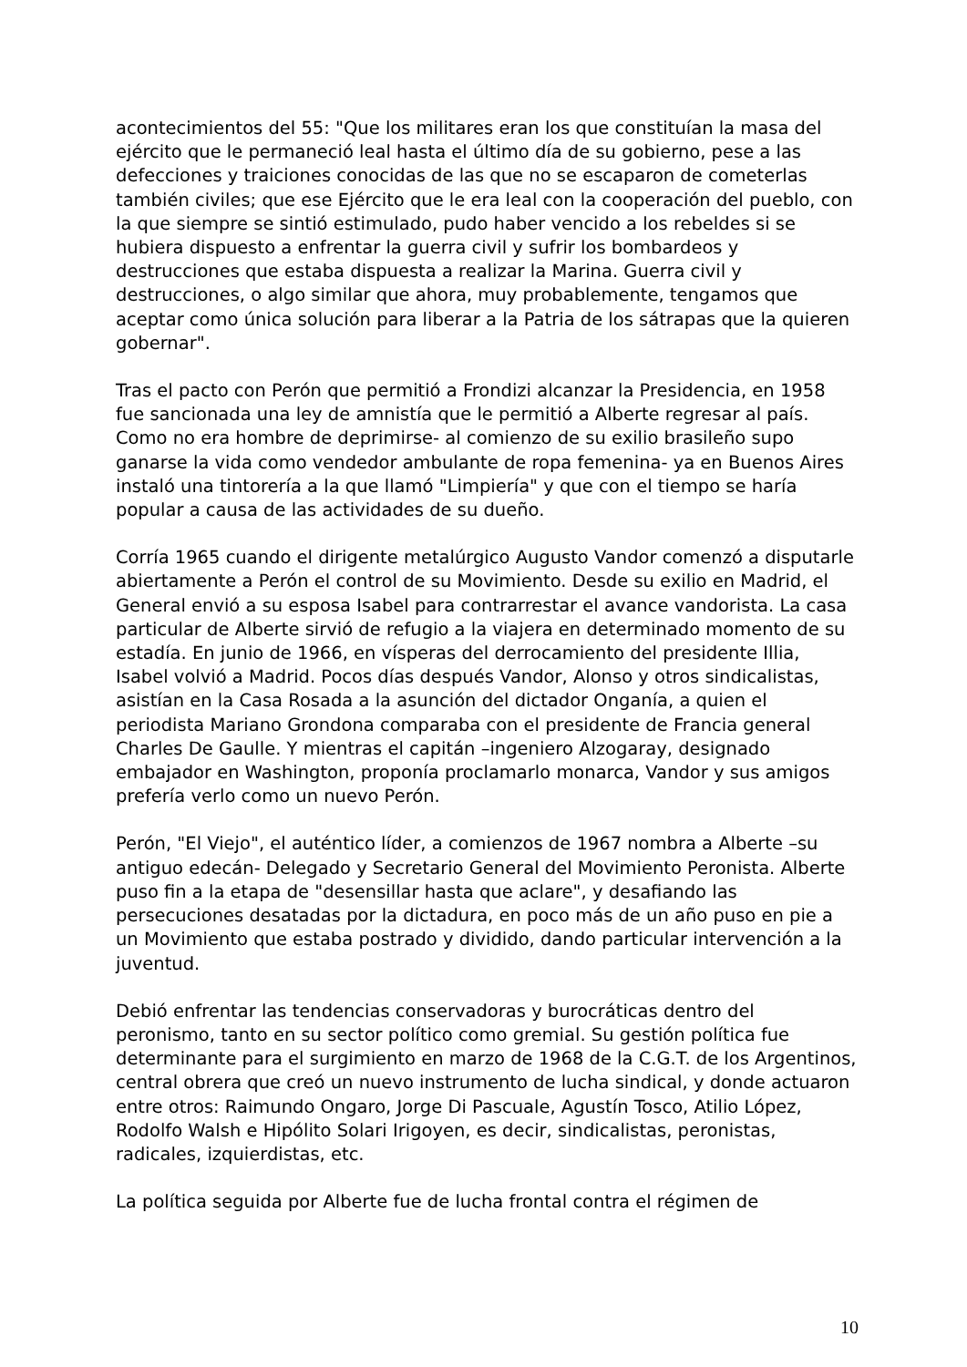acontecimientos del 55: "Que los militares eran los que constituían la masa del ejército que le permaneció leal hasta el último día de su gobierno, pese a las defecciones y traiciones conocidas de las que no se escaparon de cometerlas también civiles; que ese Ejército que le era leal con la cooperación del pueblo, con la que siempre se sintió estimulado, pudo haber vencido a los rebeldes si se hubiera dispuesto a enfrentar la guerra civil y sufrir los bombardeos y destrucciones que estaba dispuesta a realizar la Marina. Guerra civil y destrucciones, o algo similar que ahora, muy probablemente, tengamos que aceptar como única solución para liberar a la Patria de los sátrapas que la quieren gobernar".
Tras el pacto con Perón que permitió a Frondizi alcanzar la Presidencia, en 1958 fue sancionada una ley de amnistía que le permitió a Alberte regresar al país. Como no era hombre de deprimirse- al comienzo de su exilio brasileño supo ganarse la vida como vendedor ambulante de ropa femenina- ya en Buenos Aires instaló una tintorería a la que llamó "Limpiería" y que con el tiempo se haría popular a causa de las actividades de su dueño.
Corría 1965 cuando el dirigente metalúrgico Augusto Vandor comenzó a disputarle abiertamente a Perón el control de su Movimiento. Desde su exilio en Madrid, el General envió a su esposa Isabel para contrarrestar el avance vandorista. La casa particular de Alberte sirvió de refugio a la viajera en determinado momento de su estadía. En junio de 1966, en vísperas del derrocamiento del presidente Illia, Isabel volvió a Madrid. Pocos días después Vandor, Alonso y otros sindicalistas, asistían en la Casa Rosada a la asunción del dictador Onganía, a quien el periodista Mariano Grondona comparaba con el presidente de Francia general Charles De Gaulle. Y mientras el capitán –ingeniero Alzogaray, designado embajador en Washington, proponía proclamarlo monarca, Vandor y sus amigos prefería verlo como un nuevo Perón.
Perón, "El Viejo", el auténtico líder, a comienzos de 1967 nombra a Alberte –su antiguo edecán- Delegado y Secretario General del Movimiento Peronista. Alberte puso fin a la etapa de "desensillar hasta que aclare", y desafiando las persecuciones desatadas por la dictadura, en poco más de un año puso en pie a un Movimiento que estaba postrado y dividido, dando particular intervención a la juventud.
Debió enfrentar las tendencias conservadoras y burocráticas dentro del peronismo, tanto en su sector político como gremial. Su gestión política fue determinante para el surgimiento en marzo de 1968 de la C.G.T. de los Argentinos, central obrera que creó un nuevo instrumento de lucha sindical, y donde actuaron entre otros: Raimundo Ongaro, Jorge Di Pascuale, Agustín Tosco, Atilio López, Rodolfo Walsh e Hipólito Solari Irigoyen, es decir, sindicalistas, peronistas, radicales, izquierdistas, etc.
La política seguida por Alberte fue de lucha frontal contra el régimen de
10